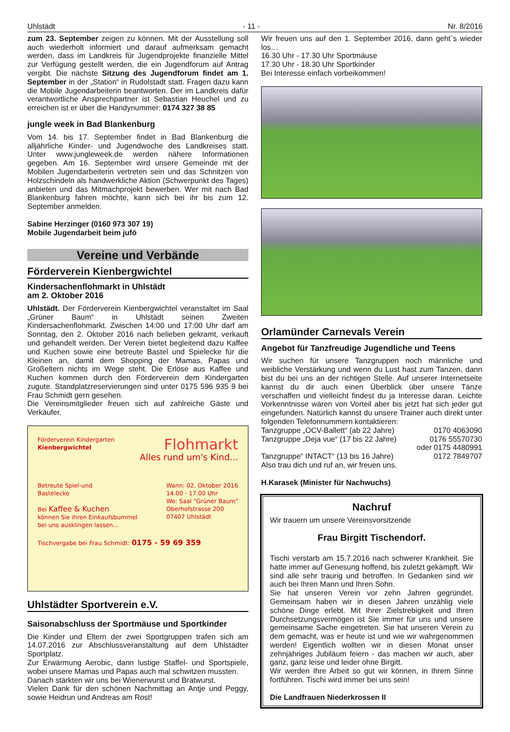Uhlstädt - 11 - Nr. 8/2016
zum 23. September zeigen zu können. Mit der Ausstellung soll auch wiederholt informiert und darauf aufmerksam gemacht werden, dass im Landkreis für Jugendprojekte finanzielle Mittel zur Verfügung gestellt werden, die ein Jugendforum auf Antrag vergibt. Die nächste Sitzung des Jugendforum findet am 1. September in der „Station“ in Rudolstadt statt. Fragen dazu kann die Mobile Jugendarbeiterin beantworten. Der im Landkreis dafür verantwortliche Ansprechpartner ist Sebastian Heuchel und zu erreichen ist er über die Handynummer: 0174 327 38 85
jungle week in Bad Blankenburg
Vom 14. bis 17. September findet in Bad Blankenburg die alljährliche Kinder- und Jugendwoche des Landkreises statt. Unter www.jungleweek.de werden nähere Informationen gegeben. Am 16. September wird unsere Gemeinde mit der Mobilen Jugendarbeiterin vertreten sein und das Schnitzen von Holzschindeln als handwerkliche Aktion (Schwerpunkt des Tages) anbieten und das Mitmachprojekt bewerben. Wer mit nach Bad Blankenburg fahren möchte, kann sich bei ihr bis zum 12. September anmelden.
Sabine Herzinger (0160 973 307 19)
Mobile Jugendarbeit beim jufö
Vereine und Verbände
Förderverein Kienbergwichtel
Kindersachenflohmarkt in Uhlstädt
am 2. Oktober 2016
Uhlstädt. Der Förderverein Kienbergwichtel veranstaltet im Saal „Grüner Baum“ in Uhlstädt seinen Zweiten Kindersachenflohmarkt. Zwischen 14:00 und 17:00 Uhr darf am Sonntag, den 2. Oktober 2016 nach belieben gekramt, verkauft und gehandelt werden. Der Verein bietet begleitend dazu Kaffee und Kuchen sowie eine betreute Bastel und Spielecke für die Kleinen an, damit dem Shopping der Mamas, Papas und Großeltern nichts im Wege steht. Die Erlöse aus Kaffee und Kuchen kommen durch den Förderverein dem Kindergarten zugute. Standplatzreservierungen sind unter 0175 596 935 9 bei Frau Schmidt gern gesehen.
Die Vereinsmitglieder freuen sich auf zahlreiche Gäste und Verkäufer.
Förderverein Kindergarten
Kienbergwichtel
Flohmarkt
Alles rund um's Kind...
Betreute Spiel-und
Bastelecke
Bei Kaffee & Kuchen
können Sie ihren Einkaufsbummel
bei uns ausklingen lassen...
Wann: 02. Oktober 2016
14.00 - 17.00 Uhr
Wo: Saal "Grüner Baum"
Oberhofstrasse 200
07407 Uhlstädt
Tischvergabe bei Frau Schmidt: 0175 - 59 69 359
Uhlstädter Sportverein e.V.
Saisonabschluss der Sportmäuse und Sportkinder
Die Kinder und Eltern der zwei Sportgruppen trafen sich am 14.07.2016 zur Abschlussveranstaltung auf dem Uhlstädter Sportplatz.
Zur Erwärmung Aerobic, dann lustige Staffel- und Sportspiele, wobei unsere Mamas und Papas auch mal schwitzen mussten.
Danach stärkten wir uns bei Wienerwurst und Bratwurst.
Vielen Dank für den schönen Nachmittag an Antje und Peggy, sowie Heidrun und Andreas am Rost!
Wir freuen uns auf den 1. September 2016, dann geht`s wieder los…
16.30 Uhr - 17.30 Uhr Sportmäuse
17.30 Uhr - 18.30 Uhr Sportkinder
Bei Interesse einfach vorbeikommen!
Orlamünder Carnevals Verein
Angebot für Tanzfreudige Jugendliche und Teens
Wir suchen für unsere Tanzgruppen noch männliche und weibliche Verstärkung und wenn du Lust hast zum Tanzen, dann bist du bei uns an der richtigen Stelle. Auf unserer Internetseite kannst du dir auch einen Überblick über unsere Tänze verschaffen und vielleicht findest du ja Interesse daran. Leichte Vorkenntnisse wären von Vorteil aber bis jetzt hat sich jeder gut eingefunden. Natürlich kannst du unsere Trainer auch direkt unter folgenden Telefonnummern kontaktieren:
Tanzgruppe „OCV-Ballett“ (ab 22 Jahre) 0170 4063090
Tanzgruppe „Deja vue“ (17 bis 22 Jahre) 0176 55570730
oder 0175 4480991
Tanzgruppe“ INTACT“ (13 bis 16 Jahre) 0172 7849707
Also trau dich und ruf an, wir freuen uns.
H.Karasek (Minister für Nachwuchs)
Nachruf
Wir trauern um unsere Vereinsvorsitzende
Frau Birgitt Tischendorf.
Tischi verstarb am 15.7.2016 nach schwerer Krankheit. Sie hatte immer auf Genesung hoffend, bis zuletzt gekämpft. Wir sind alle sehr traurig und betroffen. In Gedanken sind wir auch bei Ihren Mann und Ihren Sohn.
Sie hat unseren Verein vor zehn Jahren gegründet. Gemeinsam haben wir in diesen Jahren unzählig viele schöne Dinge erlebt. Mit Ihrer Zielstrebigkeit und Ihren Durchsetzungsvermögen ist Sie immer für uns und unsere gemeinsame Sache eingetreten. Sie hat unseren Verein zu dem gemacht, was er heute ist und wie wir wahrgenommen werden! Eigentlich wollten wir in diesen Monat unser zehnjähriges Jubiläum feiern - das machen wir auch, aber ganz, ganz leise und leider ohne Birgitt.
Wir werden Ihre Arbeit so gut wir können, in Ihrem Sinne fortführen. Tischi wird immer bei uns sein!
Die Landfrauen Niederkrossen II